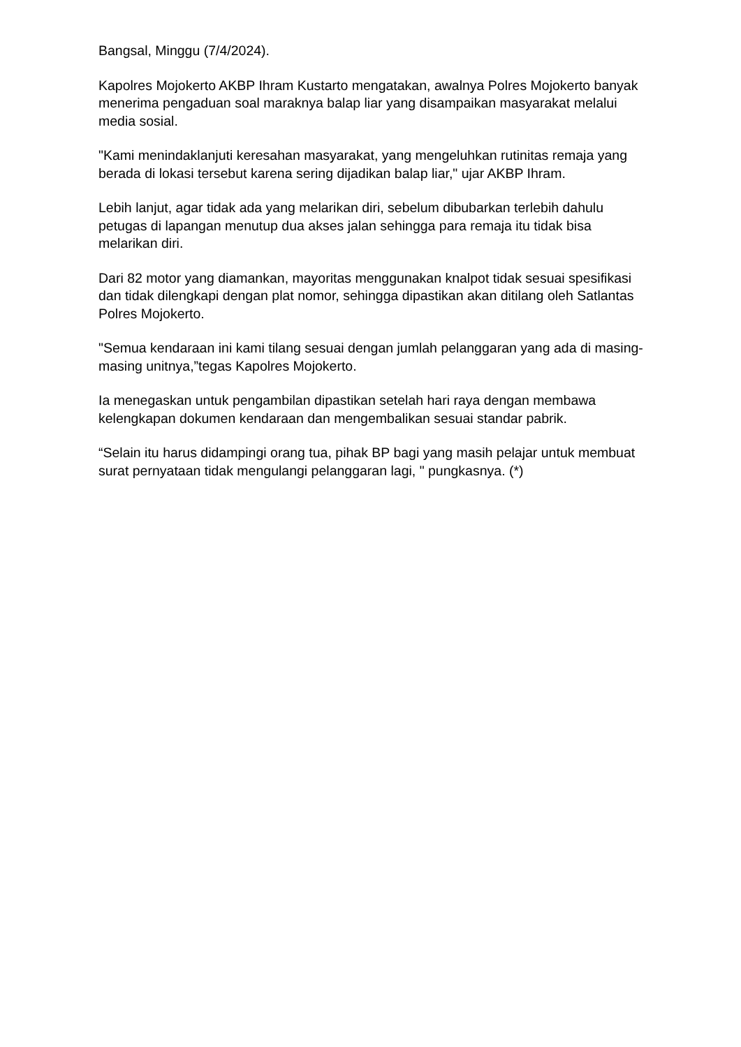Bangsal, Minggu (7/4/2024).
Kapolres Mojokerto AKBP Ihram Kustarto mengatakan, awalnya Polres Mojokerto banyak menerima pengaduan soal maraknya balap liar yang disampaikan masyarakat melalui media sosial.
"Kami menindaklanjuti keresahan masyarakat, yang mengeluhkan rutinitas remaja yang berada di lokasi tersebut karena sering dijadikan balap liar," ujar AKBP Ihram.
Lebih lanjut, agar tidak ada yang melarikan diri, sebelum dibubarkan terlebih dahulu petugas di lapangan menutup dua akses jalan sehingga para remaja itu tidak bisa melarikan diri.
Dari 82 motor yang diamankan, mayoritas menggunakan knalpot tidak sesuai spesifikasi dan tidak dilengkapi dengan plat nomor, sehingga dipastikan akan ditilang oleh Satlantas Polres Mojokerto.
"Semua kendaraan ini kami tilang sesuai dengan jumlah pelanggaran yang ada di masing-masing unitnya,”tegas Kapolres Mojokerto.
Ia menegaskan untuk pengambilan dipastikan setelah hari raya dengan membawa kelengkapan dokumen kendaraan dan mengembalikan sesuai standar pabrik.
“Selain itu harus didampingi orang tua, pihak BP bagi yang masih pelajar untuk membuat surat pernyataan tidak mengulangi pelanggaran lagi, " pungkasnya. (*)